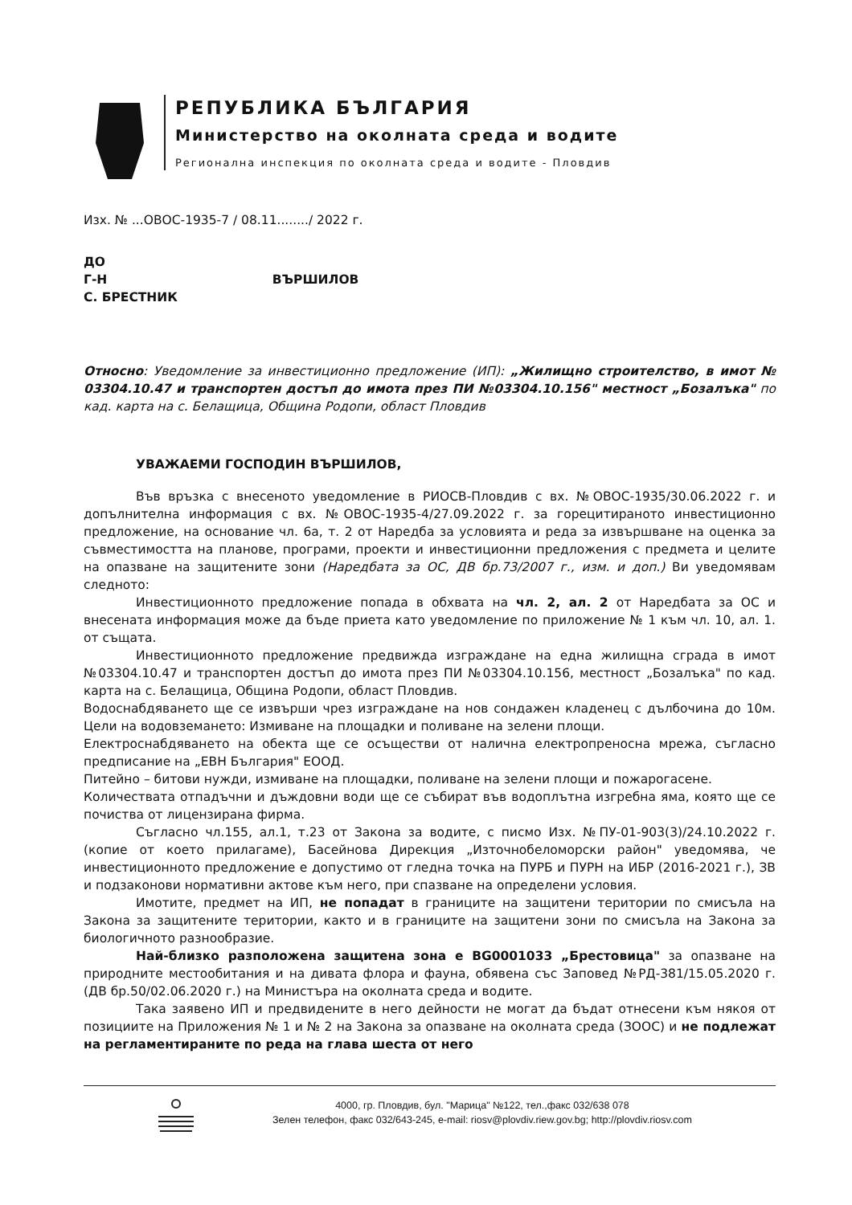РЕПУБЛИКА БЪЛГАРИЯ
Министерство на околната среда и водите
Регионална инспекция по околната среда и водите - Пловдив
Изх. № ...ОВОС-1935-7 / 08.11......../ 2022 г.
ДО
Г-Н ВЪРШИЛОВ
С. БРЕСТНИК
Относно: Уведомление за инвестиционно предложение (ИП): „Жилищно строителство, в имот № 03304.10.47 и транспортен достъп до имота през ПИ №03304.10.156" местност „Бозалъка" по кад. карта на с. Белащица, Община Родопи, област Пловдив
УВАЖАЕМИ ГОСПОДИН ВЪРШИЛОВ,
Във връзка с внесеното уведомление в РИОСВ-Пловдив с вх. №ОВОС-1935/30.06.2022 г. и допълнителна информация с вх. №ОВОС-1935-4/27.09.2022 г. за горецитираното инвестиционно предложение, на основание чл. 6а, т. 2 от Наредба за условията и реда за извършване на оценка за съвместимостта на планове, програми, проекти и инвестиционни предложения с предмета и целите на опазване на защитените зони (Наредбата за ОС, ДВ бр.73/2007 г., изм. и доп.) Ви уведомявам следното:
Инвестиционното предложение попада в обхвата на чл. 2, ал. 2 от Наредбата за ОС и внесената информация може да бъде приета като уведомление по приложение № 1 към чл. 10, ал. 1. от същата.
Инвестиционното предложение предвижда изграждане на една жилищна сграда в имот №03304.10.47 и транспортен достъп до имота през ПИ №03304.10.156, местност „Бозалъка" по кад. карта на с. Белащица, Община Родопи, област Пловдив.
Водоснабдяването ще се извърши чрез изграждане на нов сондажен кладенец с дълбочина до 10м. Цели на водовземането: Измиване на площадки и поливане на зелени площи.
Електроснабдяването на обекта ще се осъществи от налична електропреносна мрежа, съгласно предписание на „ЕВН България" ЕООД.
Питейно – битови нужди, измиване на площадки, поливане на зелени площи и пожарогасене.
Количествата отпадъчни и дъждовни води ще се събират във водоплътна изгребна яма, която ще се почиства от лицензирана фирма.
Съгласно чл.155, ал.1, т.23 от Закона за водите, с писмо Изх. №ПУ-01-903(3)/24.10.2022 г. (копие от което прилагаме), Басейнова Дирекция „Източнобеломорски район" уведомява, че инвестиционното предложение е допустимо от гледна точка на ПУРБ и ПУРН на ИБР (2016-2021 г.), ЗВ и подзаконови нормативни актове към него, при спазване на определени условия.
Имотите, предмет на ИП, не попадат в границите на защитени територии по смисъла на Закона за защитените територии, както и в границите на защитени зони по смисъла на Закона за биологичното разнообразие.
Най-близко разположена защитена зона е BG0001033 „Брестовица" за опазване на природните местообитания и на дивата флора и фауна, обявена със Заповед №РД-381/15.05.2020 г. (ДВ бр.50/02.06.2020 г.) на Министъра на околната среда и водите.
Така заявено ИП и предвидените в него дейности не могат да бъдат отнесени към някоя от позициите на Приложения № 1 и № 2 на Закона за опазване на околната среда (ЗООС) и не подлежат на регламентираните по реда на глава шеста от него
4000, гр. Пловдив, бул. "Марица" №122, тел.,факс 032/638 078
Зелен телефон, факс 032/643-245, e-mail: riosv@plovdiv.riew.gov.bg; http://plovdiv.riosv.com